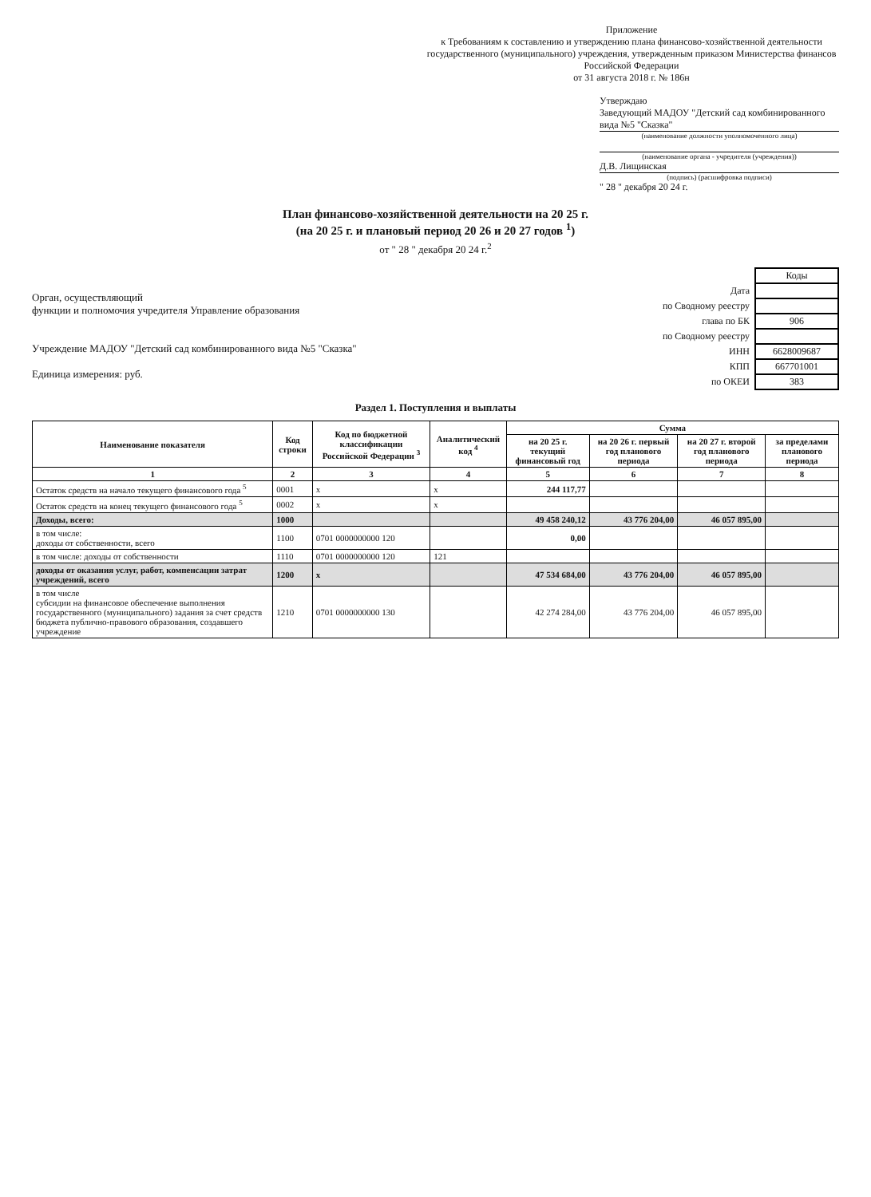Приложение
к Требованиям к составлению и утверждению плана финансово-хозяйственной деятельности государственного (муниципального) учреждения, утвержденным приказом Министерства финансов Российской Федерации
от 31 августа 2018 г. № 186н
Утверждаю
Заведующий МАДОУ "Детский сад комбинированного вида №5 "Сказка"
(наименование должности уполномоченного лица)
(наименование органа - учредителя (учреждения))
Д.В. Лищинская
(подпись) (расшифровка подписи)
" 28 " декабря 20 24 г.
План финансово-хозяйственной деятельности на 20 25 г.
(на 20 25 г. и плановый период 20 26 и 20 27 годов <sup>1</sup>)
от " 28 " декабря 20 24 г.<sup>2</sup>
Орган, осуществляющий
функции и полномочия учредителя Управление образования
Учреждение МАДОУ "Детский сад комбинированного вида №5 "Сказка"
Единица измерения: руб.
| | Коды |
| Дата | |
| по Сводному реестру | |
| глава по БК | 906 |
| по Сводному реестру | |
| ИНН | 6628009687 |
| КПП | 667701001 |
| по ОКЕИ | 383 |
Раздел 1. Поступления и выплаты
| Наименование показателя | Код строки | Код по бюджетной классификации Российской Федерации <sup>3</sup> | Аналитический код <sup>4</sup> | Сумма | | | |
| --- | --- | --- | --- | --- | --- | --- | --- |
| | | | | на 20 25 г. текущий финансовый год | на 20 26 г. первый год планового периода | на 20 27 г. второй год планового периода | за пределами планового периода |
| 1 | 2 | 3 | 4 | 5 | 6 | 7 | 8 |
| Остаток средств на начало текущего финансового года <sup>5</sup> | 0001 | x | x | 244 117,77 | | | |
| Остаток средств на конец текущего финансового года <sup>5</sup> | 0002 | x | x | | | | |
| Доходы, всего: | 1000 | | | 49 458 240,12 | 43 776 204,00 | 46 057 895,00 | |
| в том числе: доходы от собственности, всего | 1100 | 0701 0000000000 120 | | 0,00 | | | |
| в том числе: доходы от собственности | 1110 | 0701 0000000000 120 | 121 | | | | |
| доходы от оказания услуг, работ, компенсации затрат учреждений, всего | 1200 | x | | 47 534 684,00 | 43 776 204,00 | 46 057 895,00 | |
| в том числе субсидии на финансовое обеспечение выполнения государственного (муниципального) задания за счет средств бюджета публично-правового образования, создавшего учреждение | 1210 | 0701 0000000000 130 | | 42 274 284,00 | 43 776 204,00 | 46 057 895,00 | |